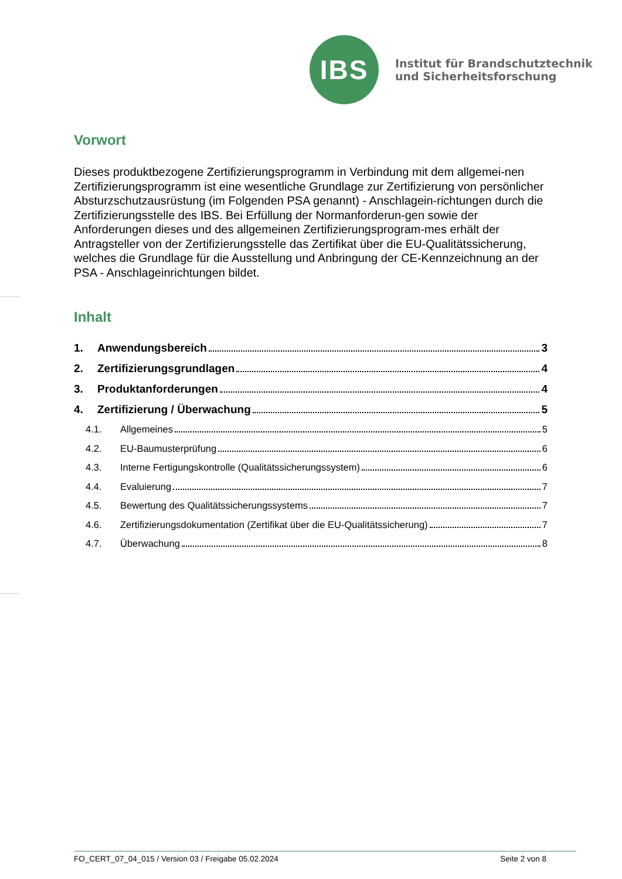IBS
Institut für Brandschutztechnik
und Sicherheitsforschung
Vorwort
Dieses produktbezogene Zertifizierungsprogramm in Verbindung mit dem allgemei-nen Zertifizierungsprogramm ist eine wesentliche Grundlage zur Zertifizierung von persönlicher Absturzschutzausrüstung (im Folgenden PSA genannt) - Anschlagein-richtungen durch die Zertifizierungsstelle des IBS. Bei Erfüllung der Normanforderun-gen sowie der Anforderungen dieses und des allgemeinen Zertifizierungsprogram-mes erhält der Antragsteller von der Zertifizierungsstelle das Zertifikat über die EU-Qualitätssicherung, welches die Grundlage für die Ausstellung und Anbringung der CE-Kennzeichnung an der PSA - Anschlageinrichtungen bildet.
Inhalt
1. Anwendungsbereich 3
2. Zertifizierungsgrundlagen 4
3. Produktanforderungen 4
4. Zertifizierung / Überwachung 5
4.1. Allgemeines 5
4.2. EU-Baumusterprüfung 6
4.3. Interne Fertigungskontrolle (Qualitätssicherungssystem) 6
4.4. Evaluierung 7
4.5. Bewertung des Qualitätssicherungssystems 7
4.6. Zertifizierungsdokumentation (Zertifikat über die EU-Qualitätssicherung) 7
4.7. Überwachung 8
FO_CERT_07_04_015 / Version 03 / Freigabe 05.02.2024 Seite 2 von 8